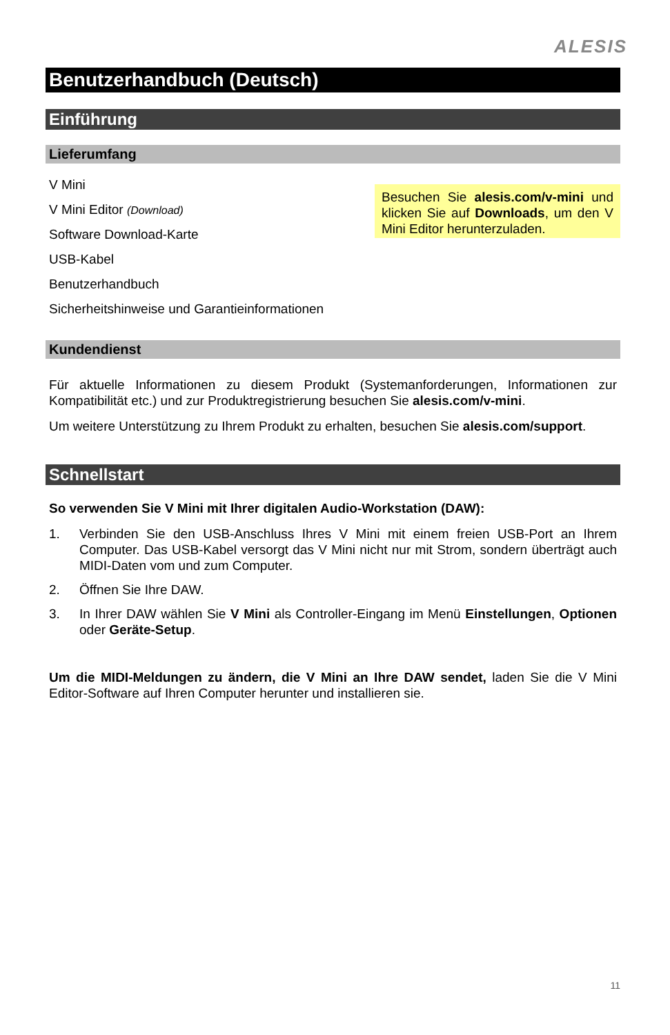ALESIS
Benutzerhandbuch (Deutsch)
Einführung
Lieferumfang
V Mini
V Mini Editor (Download)
Software Download-Karte
USB-Kabel
Benutzerhandbuch
Sicherheitshinweise und Garantieinformationen
Besuchen Sie alesis.com/v-mini und klicken Sie auf Downloads, um den V Mini Editor herunterzuladen.
Kundendienst
Für aktuelle Informationen zu diesem Produkt (Systemanforderungen, Informationen zur Kompatibilität etc.) und zur Produktregistrierung besuchen Sie alesis.com/v-mini.
Um weitere Unterstützung zu Ihrem Produkt zu erhalten, besuchen Sie alesis.com/support.
Schnellstart
So verwenden Sie V Mini mit Ihrer digitalen Audio-Workstation (DAW):
1. Verbinden Sie den USB-Anschluss Ihres V Mini mit einem freien USB-Port an Ihrem Computer. Das USB-Kabel versorgt das V Mini nicht nur mit Strom, sondern überträgt auch MIDI-Daten vom und zum Computer.
2. Öffnen Sie Ihre DAW.
3. In Ihrer DAW wählen Sie V Mini als Controller-Eingang im Menü Einstellungen, Optionen oder Geräte-Setup.
Um die MIDI-Meldungen zu ändern, die V Mini an Ihre DAW sendet, laden Sie die V Mini Editor-Software auf Ihren Computer herunter und installieren sie.
11